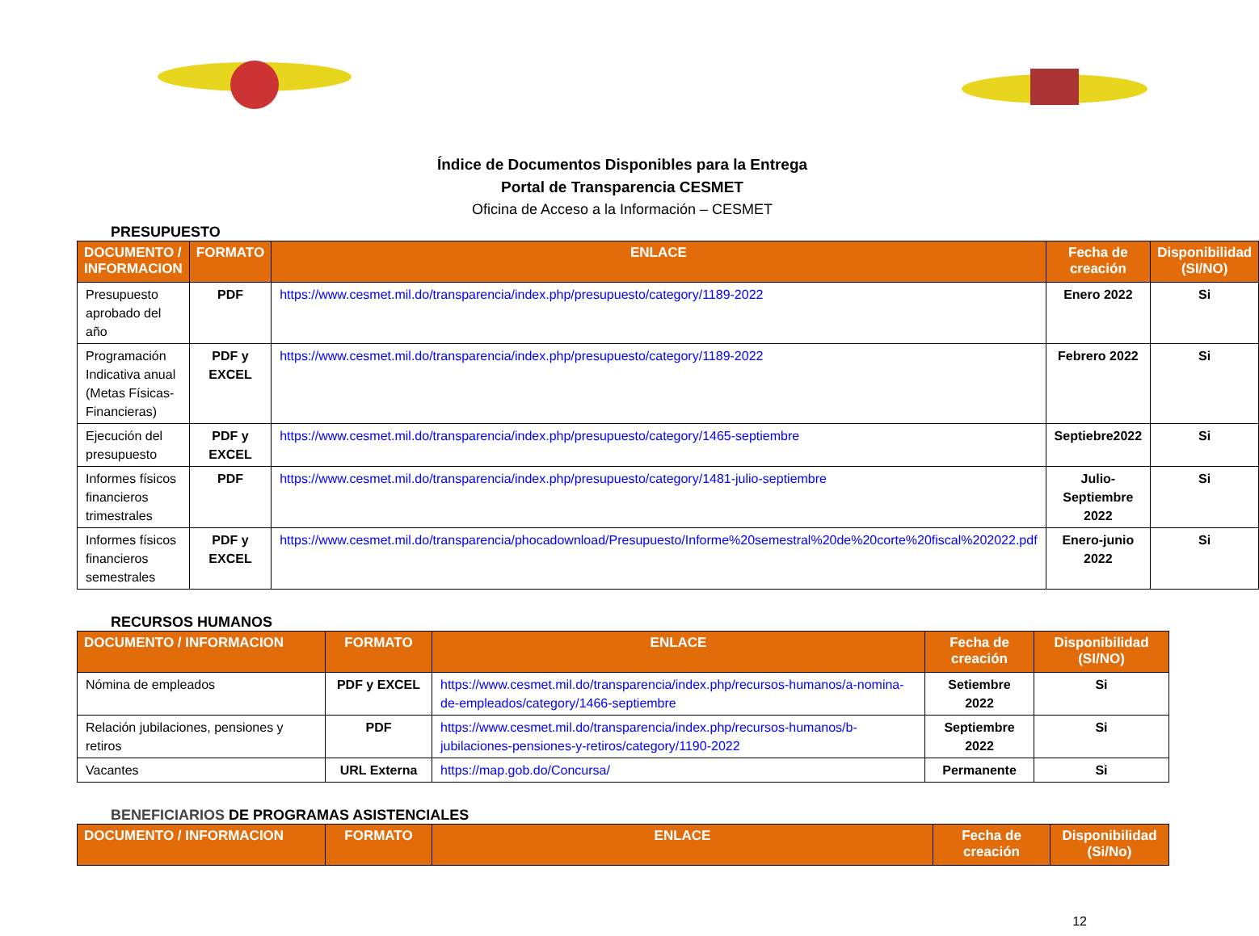Índice de Documentos Disponibles para la Entrega
Portal de Transparencia CESMET
Oficina de Acceso a la Información – CESMET
PRESUPUESTO
| DOCUMENTO / INFORMACION | FORMATO | ENLACE | Fecha de creación | Disponibilidad (SI/NO) |
| --- | --- | --- | --- | --- |
| Presupuesto aprobado del año | PDF | https://www.cesmet.mil.do/transparencia/index.php/presupuesto/category/1189-2022 | Enero 2022 | Si |
| Programación Indicativa anual (Metas Físicas-Financieras) | PDF y EXCEL | https://www.cesmet.mil.do/transparencia/index.php/presupuesto/category/1189-2022 | Febrero 2022 | Si |
| Ejecución del presupuesto | PDF y EXCEL | https://www.cesmet.mil.do/transparencia/index.php/presupuesto/category/1465-septiembre | Septiebre2022 | Si |
| Informes físicos financieros trimestrales | PDF | https://www.cesmet.mil.do/transparencia/index.php/presupuesto/category/1481-julio-septiembre | Julio-Septiembre 2022 | Si |
| Informes físicos financieros semestrales | PDF y EXCEL | https://www.cesmet.mil.do/transparencia/phocadownload/Presupuesto/Informe%20semestral%20de%20corte%20fiscal%202022.pdf | Enero-junio 2022 | Si |
RECURSOS HUMANOS
| DOCUMENTO / INFORMACION | FORMATO | ENLACE | Fecha de creación | Disponibilidad (SI/NO) |
| --- | --- | --- | --- | --- |
| Nómina de empleados | PDF y EXCEL | https://www.cesmet.mil.do/transparencia/index.php/recursos-humanos/a-nomina-de-empleados/category/1466-septiembre | Setiembre 2022 | Si |
| Relación jubilaciones, pensiones y retiros | PDF | https://www.cesmet.mil.do/transparencia/index.php/recursos-humanos/b-jubilaciones-pensiones-y-retiros/category/1190-2022 | Septiembre 2022 | Si |
| Vacantes | URL Externa | https://map.gob.do/Concursa/ | Permanente | Si |
BENEFICIARIOS DE PROGRAMAS ASISTENCIALES
| DOCUMENTO / INFORMACION | FORMATO | ENLACE | Fecha de creación | Disponibilidad (Si/No) |
| --- | --- | --- | --- | --- |
12